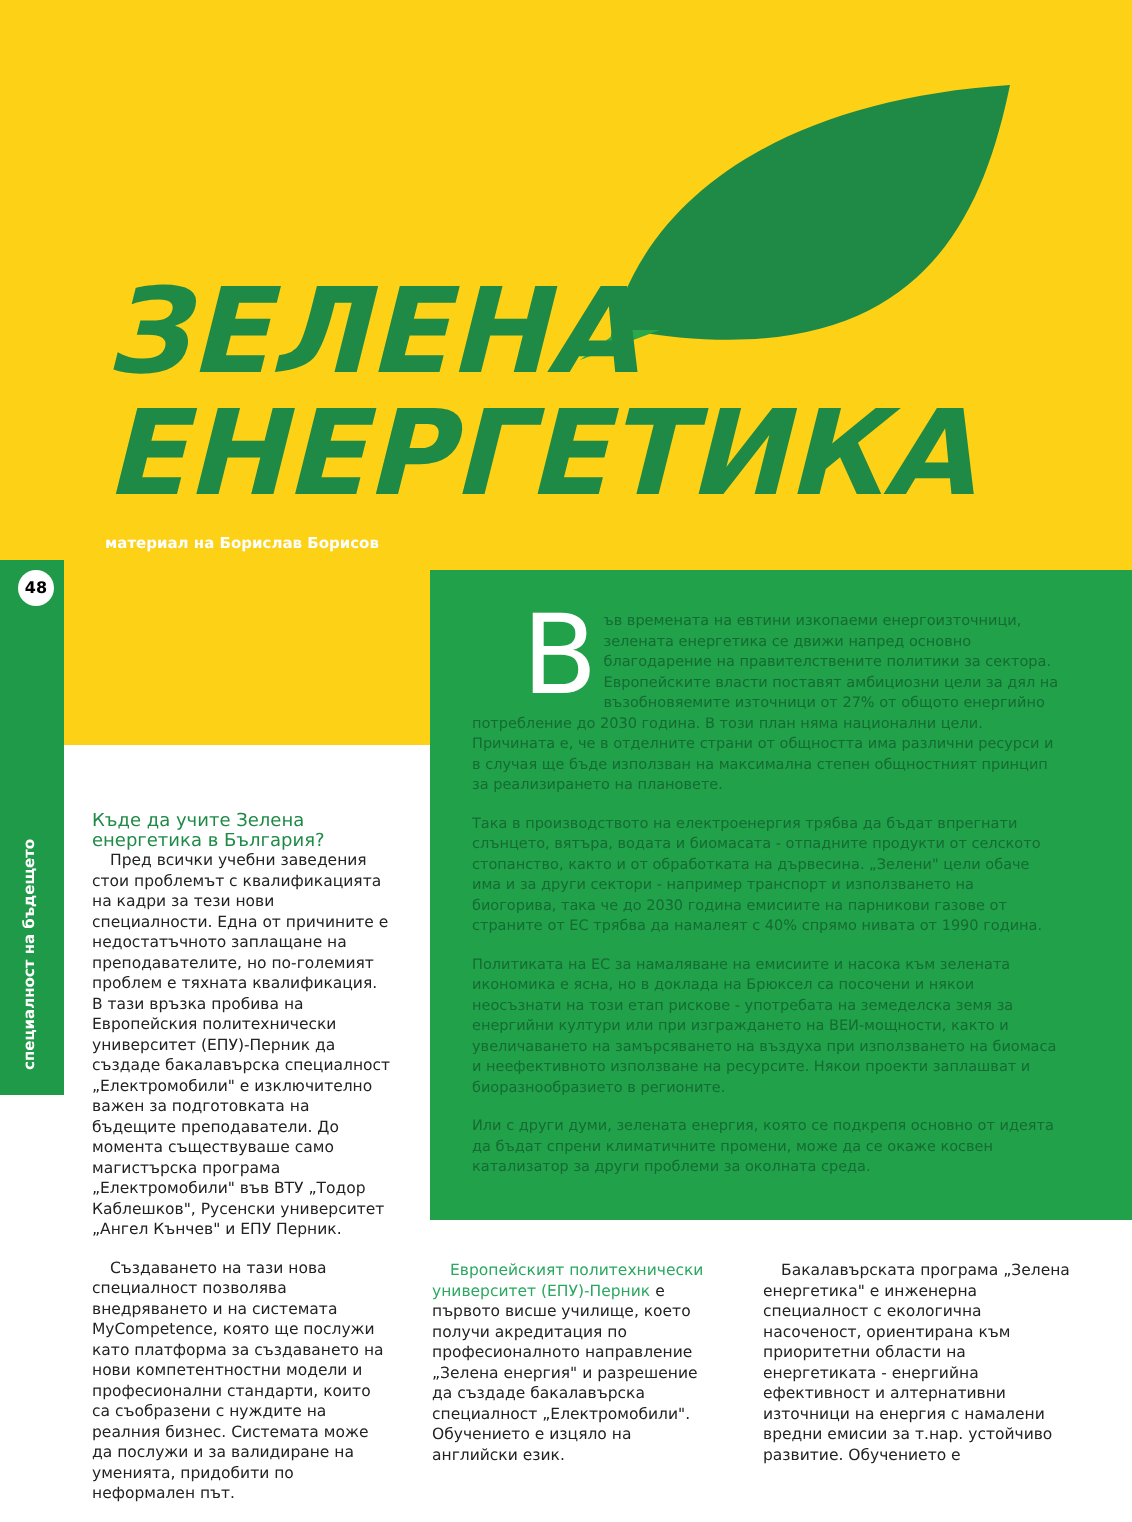ЗЕЛЕНА
ЕНЕРГЕТИКА
материал на Борислав Борисов
48
специалност на бъдещето
Във времената на евтини изкопаеми енергоизточници, зелената енергетика се движи напред основно благодарение на правителствените политики за сектора.
Европейските власти поставят амбициозни цели за дял на възобновяемите източници от 27% от общото енергийно потребление до 2030 година. В този план няма национални цели. Причината е, че в отделните страни от общността има различни ресурси и в случая ще бъде използван на максимална степен общностният принцип за реализирането на плановете.
Така в производството на електроенергия трябва да бъдат впрегнати слънцето, вятъра, водата и биомасата - отпадните продукти от селското стопанство, както и от обработката на дървесина. „Зелени" цели обаче има и за други сектори - например транспорт и използването на биогорива, така че до 2030 година емисиите на парникови газове от страните от ЕС трябва да намалеят с 40% спрямо нивата от 1990 година.
Политиката на ЕС за намаляване на емисиите и насока към зелената икономика е ясна, но в доклада на Брюксел са посочени и някои неосъзнати на този етап рискове - употребата на земеделска земя за енергийни култури или при изграждането на ВЕИ-мощности, както и увеличаването на замърсяването на въздуха при използването на биомаса и неефективното използване на ресурсите. Някои проекти заплашват и биоразнообразието в регионите.
Или с други думи, зелената енергия, която се подкрепя основно от идеята да бъдат спрени климатичните промени, може да се окаже косвен катализатор за други проблеми за околната среда.
Къде да учите Зелена енергетика в България?
Пред всички учебни заведения стои проблемът с квалификацията на кадри за тези нови специалности. Една от причините е недостатъчното заплащане на преподавателите, но по-големият проблем е тяхната квалификация. В тази връзка пробива на Европейския политехнически университет (ЕПУ)-Перник да създаде бакалавърска специалност „Електромобили" е изключително важен за подготовката на бъдещите преподаватели. До момента съществуваше само магистърска програма „Електромобили" във ВТУ „Тодор Каблешков", Русенски университет „Ангел Кънчев" и ЕПУ Перник.
Създаването на тази нова специалност позволява внедряването и на системата MyCompetence, която ще послужи като платформа за създаването на нови компетентностни модели и професионални стандарти, които са съобразени с нуждите на реалния бизнес. Системата може да послужи и за валидиране на уменията, придобити по неформален път.
Европейският политехнически университет (ЕПУ)-Перник е първото висше училище, което получи акредитация по професионалното направление „Зелена енергия" и разрешение да създаде бакалавърска специалност „Електромобили". Обучението е изцяло на английски език.
Бакалавърската програма „Зелена енергетика" е инженерна специалност с екологична насоченост, ориентирана към приоритетни области на енергетиката - енергийна ефективност и алтернативни източници на енергия с намалени вредни емисии за т.нар. устойчиво развитие. Обучението е